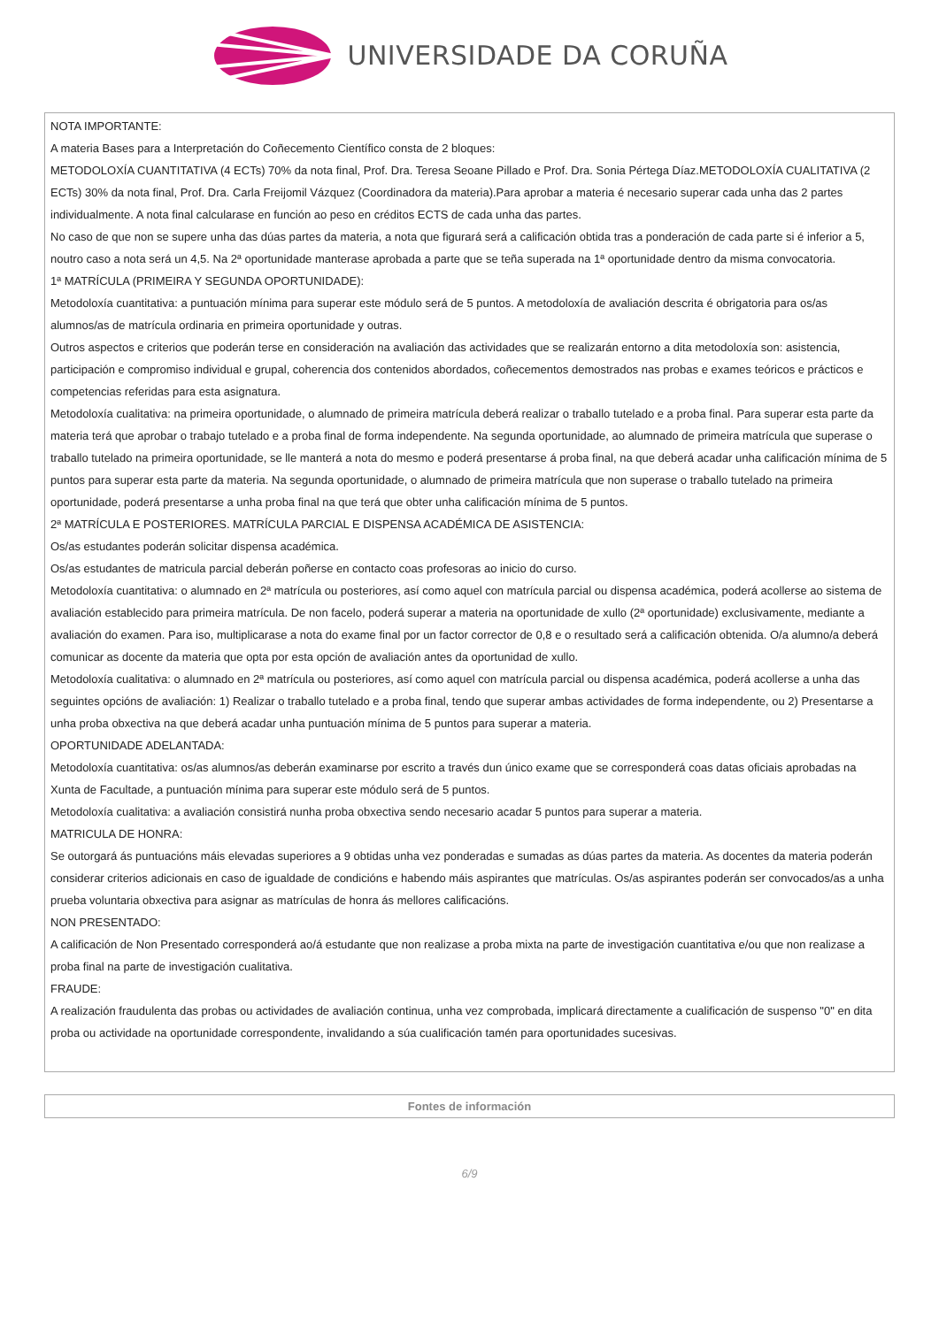UNIVERSIDADE DA CORUÑA
NOTA IMPORTANTE:
A materia Bases para a Interpretación do Coñecemento Científico consta de 2 bloques:
METODOLOXÍA CUANTITATIVA (4 ECTs) 70% da nota final, Prof. Dra. Teresa Seoane Pillado e Prof. Dra. Sonia Pértega Díaz.METODOLOXÍA CUALITATIVA (2 ECTs) 30% da nota final, Prof. Dra. Carla Freijomil Vázquez (Coordinadora da materia).Para aprobar a materia é necesario superar cada unha das 2 partes individualmente. A nota final calcularase en función ao peso en créditos ECTS de cada unha das partes.
No caso de que non se supere unha das dúas partes da materia, a nota que figurará será a calificación obtida tras a ponderación de cada parte si é inferior a 5, noutro caso a nota será un 4,5. Na 2ª oportunidade manterase aprobada a parte que se teña superada na 1ª oportunidade dentro da misma convocatoria.
1ª MATRÍCULA (PRIMEIRA Y SEGUNDA OPORTUNIDADE):
Metodoloxía cuantitativa: a puntuación mínima para superar este módulo será de 5 puntos. A metodoloxía de avaliación descrita é obrigatoria para os/as alumnos/as de matrícula ordinaria en primeira oportunidade y outras.
Outros aspectos e criterios que poderán terse en consideración na avaliación das actividades que se realizarán entorno a dita metodoloxía son: asistencia, participación e compromiso individual e grupal, coherencia dos contenidos abordados, coñecementos demostrados nas probas e exames teóricos e prácticos e competencias referidas para esta asignatura.
Metodoloxía cualitativa: na primeira oportunidade, o alumnado de primeira matrícula deberá realizar o traballo tutelado e a proba final. Para superar esta parte da materia terá que aprobar o trabajo tutelado e a proba final de forma independente. Na segunda oportunidade, ao alumnado de primeira matrícula que superase o traballo tutelado na primeira oportunidade, se lle manterá a nota do mesmo e poderá presentarse á proba final, na que deberá acadar unha calificación mínima de 5 puntos para superar esta parte da materia. Na segunda oportunidade, o alumnado de primeira matrícula que non superase o traballo tutelado na primeira oportunidade, poderá presentarse a unha proba final na que terá que obter unha calificación mínima de 5 puntos.
2ª MATRÍCULA E POSTERIORES. MATRÍCULA PARCIAL E DISPENSA ACADÉMICA DE ASISTENCIA:
Os/as estudantes poderán solicitar dispensa académica.
Os/as estudantes de matricula parcial deberán poñerse en contacto coas profesoras ao inicio do curso.
Metodoloxía cuantitativa: o alumnado en 2ª matrícula ou posteriores, así como aquel con matrícula parcial ou dispensa académica, poderá acollerse ao sistema de avaliación establecido para primeira matrícula. De non facelo, poderá superar a materia na oportunidade de xullo (2ª oportunidade) exclusivamente, mediante a avaliación do examen. Para iso, multiplicarase a nota do exame final por un factor corrector de 0,8 e o resultado será a calificación obtenida. O/a alumno/a deberá comunicar as docente da materia que opta por esta opción de avaliación antes da oportunidad de xullo.
Metodoloxía cualitativa: o alumnado en 2ª matrícula ou posteriores, así como aquel con matrícula parcial ou dispensa académica, poderá acollerse a unha das seguintes opcións de avaliación: 1) Realizar o traballo tutelado e a proba final, tendo que superar ambas actividades de forma independente, ou 2) Presentarse a unha proba obxectiva na que deberá acadar unha puntuación mínima de 5 puntos para superar a materia.
OPORTUNIDADE ADELANTADA:
Metodoloxía cuantitativa: os/as alumnos/as deberán examinarse por escrito a través dun único exame que se corresponderá coas datas oficiais aprobadas na Xunta de Facultade, a puntuación mínima para superar este módulo será de 5 puntos.
Metodoloxía cualitativa: a avaliación consistirá nunha proba obxectiva sendo necesario acadar 5 puntos para superar a materia.
MATRICULA DE HONRA:
Se outorgará ás puntuacións máis elevadas superiores a 9 obtidas unha vez ponderadas e sumadas as dúas partes da materia. As docentes da materia poderán considerar criterios adicionais en caso de igualdade de condicións e habendo máis aspirantes que matrículas. Os/as aspirantes poderán ser convocados/as a unha prueba voluntaria obxectiva para asignar as matrículas de honra ás mellores calificacións.
NON PRESENTADO:
A calificación de Non Presentado corresponderá ao/á estudante que non realizase a proba mixta na parte de investigación cuantitativa e/ou que non realizase a proba final na parte de investigación cualitativa.
FRAUDE:
A realización fraudulenta das probas ou actividades de avaliación continua, unha vez comprobada, implicará directamente a cualificación de suspenso "0" en dita proba ou actividade na oportunidade correspondente, invalidando a súa cualificación tamén para oportunidades sucesivas.
Fontes de información
6/9